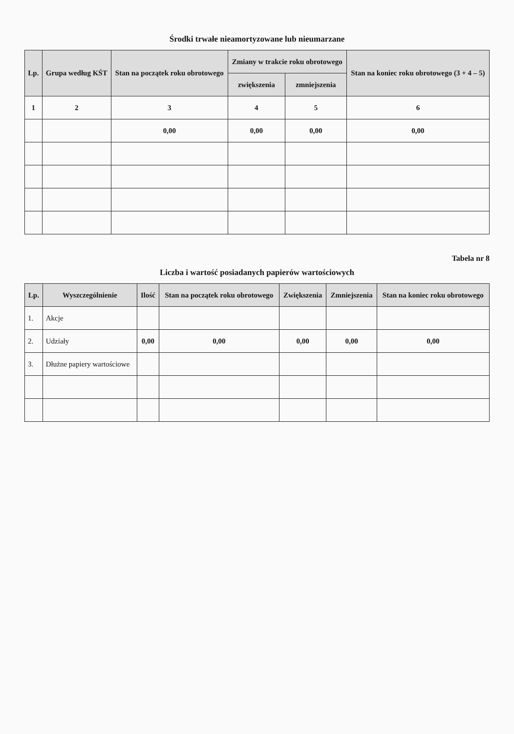Środki trwałe nieamortyzowane lub nieumarzane
| Lp. | Grupa według KŚT | Stan na początek roku obrotowego | Zmiany w trakcie roku obrotowego | | Stan na koniec roku obrotowego (3 + 4 – 5) |
| --- | --- | --- | --- | --- | --- |
| | | | zwiększenia | zmniejszenia | |
| 1 | 2 | 3 | 4 | 5 | 6 |
| | | 0,00 | 0,00 | 0,00 | 0,00 |
Tabela nr 8
Liczba i wartość posiadanych papierów wartościowych
| Lp. | Wyszczególnienie | Ilość | Stan na początek roku obrotowego | Zwiększenia | Zmniejszenia | Stan na koniec roku obrotowego |
| --- | --- | --- | --- | --- | --- | --- |
| 1. | Akcje | | | | | |
| 2. | Udziały | 0,00 | 0,00 | 0,00 | 0,00 | 0,00 |
| 3. | Dłużne papiery wartościowe | | | | | |